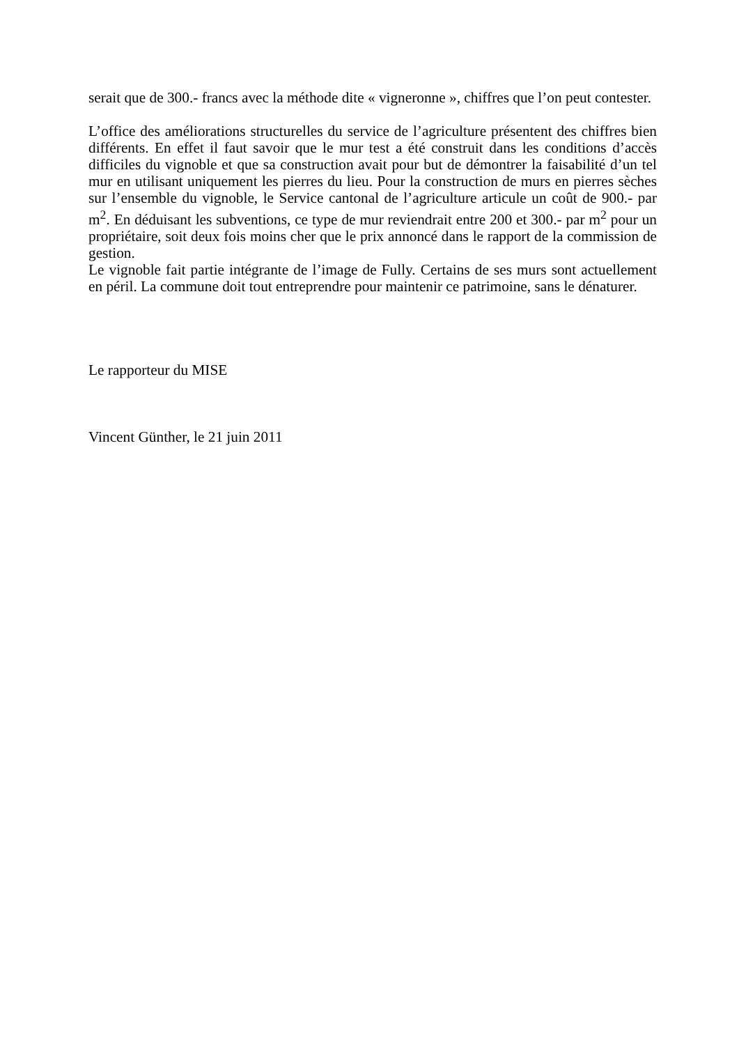serait que de 300.- francs avec la méthode dite « vigneronne », chiffres que l’on peut contester.
L’office des améliorations structurelles du service de l’agriculture présentent des chiffres bien différents. En effet il faut savoir que le mur test a été construit dans les conditions d’accès difficiles du vignoble et que sa construction avait pour but de démontrer la faisabilité d’un tel mur en utilisant uniquement les pierres du lieu. Pour la construction de murs en pierres sèches sur l’ensemble du vignoble, le Service cantonal de l’agriculture articule un coût de 900.- par m<sup>2</sup>. En déduisant les subventions, ce type de mur reviendrait entre 200 et 300.- par m<sup>2</sup> pour un propriétaire, soit deux fois moins cher que le prix annoncé dans le rapport de la commission de gestion.
Le vignoble fait partie intégrante de l’image de Fully. Certains de ses murs sont actuellement en péril. La commune doit tout entreprendre pour maintenir ce patrimoine, sans le dénaturer.
Le rapporteur du MISE
Vincent Günther, le 21 juin 2011